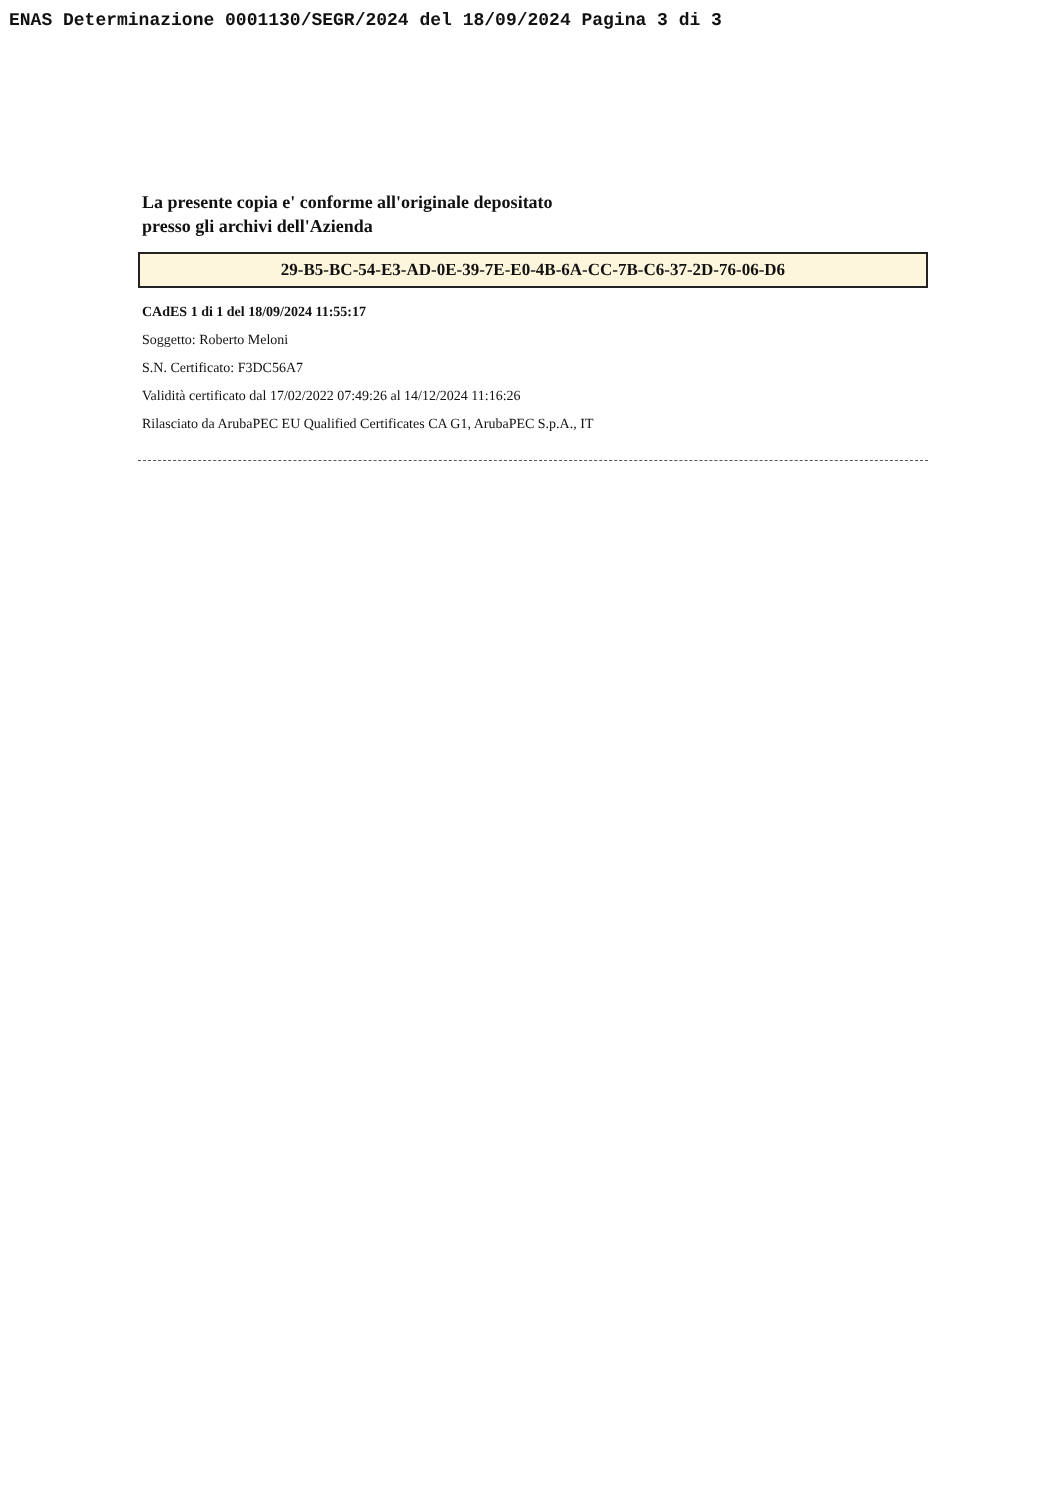ENAS Determinazione 0001130/SEGR/2024 del 18/09/2024 Pagina 3 di 3
La presente copia e' conforme all'originale depositato
presso gli archivi dell'Azienda
29-B5-BC-54-E3-AD-0E-39-7E-E0-4B-6A-CC-7B-C6-37-2D-76-06-D6
CAdES 1 di 1 del 18/09/2024 11:55:17
Soggetto: Roberto Meloni
S.N. Certificato: F3DC56A7
Validità certificato dal 17/02/2022 07:49:26 al 14/12/2024 11:16:26
Rilasciato da ArubaPEC EU Qualified Certificates CA G1, ArubaPEC S.p.A., IT